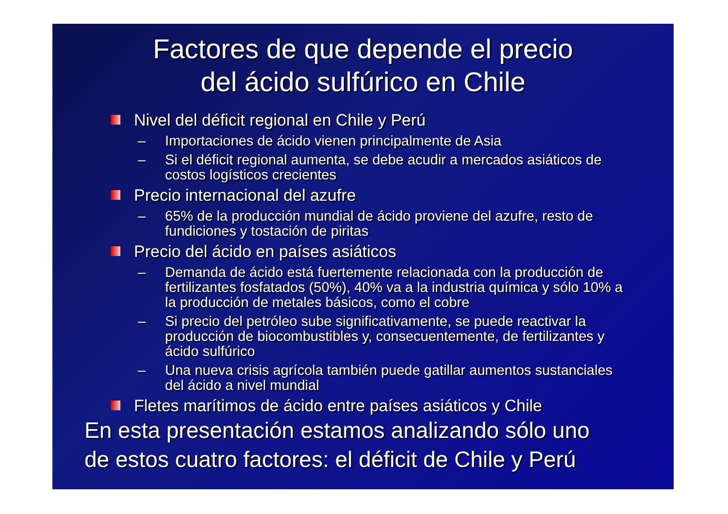Factores de que depende el precio
del ácido sulfúrico en Chile
Nivel del déficit regional en Chile y Perú
– Importaciones de ácido vienen principalmente de Asia
– Si el déficit regional aumenta, se debe acudir a mercados asiáticos de costos logísticos crecientes
Precio internacional del azufre
– 65% de la producción mundial de ácido proviene del azufre, resto de fundiciones y tostación de piritas
Precio del ácido en países asiáticos
– Demanda de ácido está fuertemente relacionada con la producción de fertilizantes fosfatados (50%), 40% va a la industria química y sólo 10% a la producción de metales básicos, como el cobre
– Si precio del petróleo sube significativamente, se puede reactivar la producción de biocombustibles y, consecuentemente, de fertilizantes y ácido sulfúrico
– Una nueva crisis agrícola también puede gatillar aumentos sustanciales del ácido a nivel mundial
Fletes marítimos de ácido entre países asiáticos y Chile
En esta presentación estamos analizando sólo uno
de estos cuatro factores: el déficit de Chile y Perú